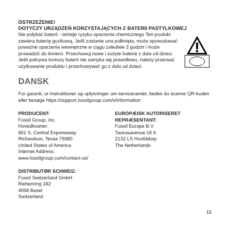OSTRZEŻENIE!
DOTYCZY URZĄDZEŃ KORZYSTAJĄCYCH Z BATERII PASTYLKOWEJ
Nie połykać baterii - istnieje ryzyko oparzenia chemicznego Ten produkt zawiera baterię guzikową. Jeśli zostanie ona połknięta, może spowodować poważne oparzenia wewnętrzne w ciągu zaledwie 2 godzin i może prowadzić do śmierci. Przechowuj nowe i zużyte baterie z dala od dzieci. Jeśli pokrywa komory baterii nie zamyka się prawidłowo, należy przerwać użytkowanie produktu i przechowywać go z dala od dzieci.
DANSK
For garanti, ur-instruktioner og oplysninger om servicecenter, bedes du scanne QR-koden eller besøge https://support.fossilgroup.com/s/information
PRODUCENT:
Fossil Group, Inc.
Hovedkvarter:
901 S. Central Expressway
Richardson, Texas 75080
United States of America
Internet Address:
www.fossilgroup.com/contact-us/
EUROPÆISK AUTORISERET REPRÆSENTANT:
Fossil Europe B.V.
Taurusavenue 16 A
2132 LS Hoofddorp
The Netherlands
DISTRIBUTØR SCHWEIZ:
Fossil Switzerland GmbH
Riehenring 182
4058 Basel
Switzerland
15